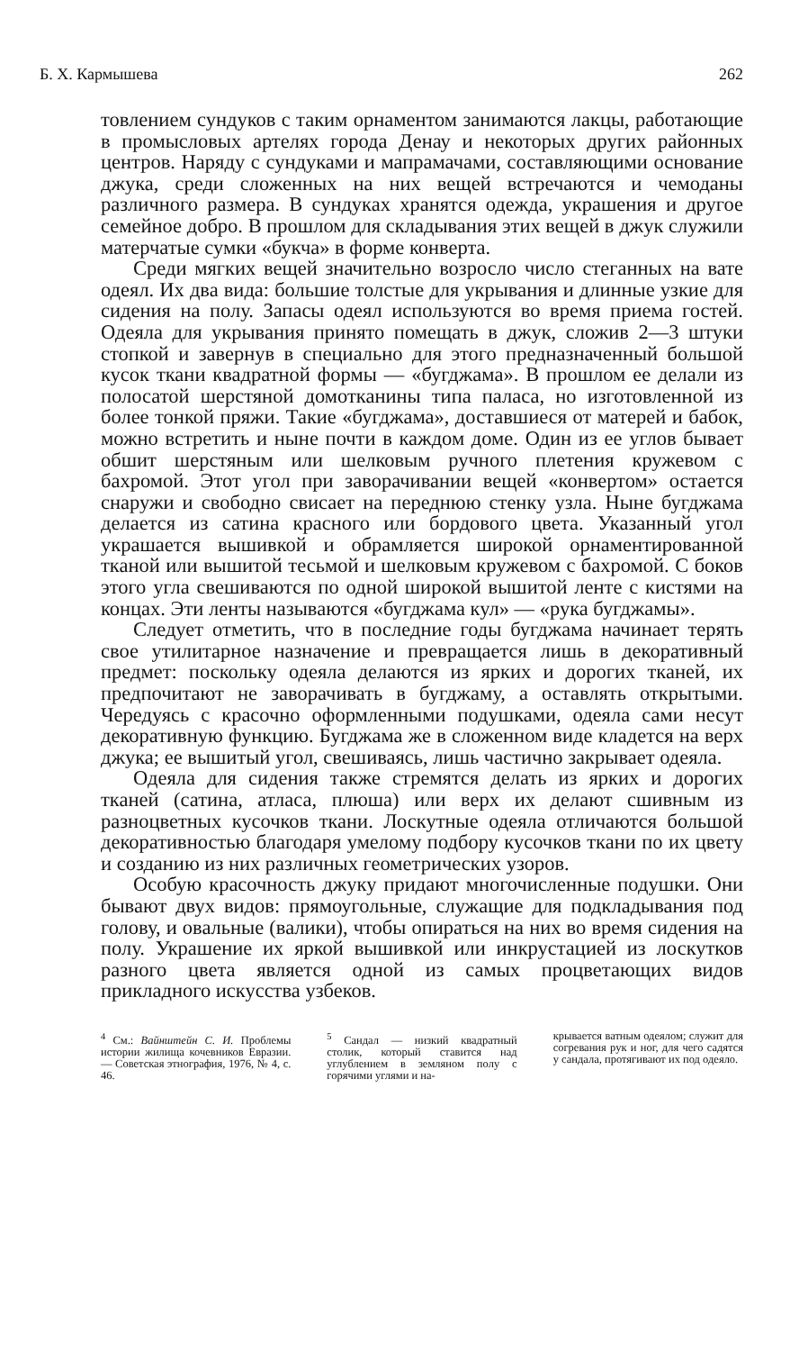Б. Х. Кармышева 262
товлением сундуков с таким орнаментом занимаются лакцы, работающие в промысловых артелях города Денау и некоторых других районных центров. Наряду с сундуками и мапрамачами, составляющими основание джука, среди сложенных на них вещей встречаются и чемоданы различного размера. В сундуках хранятся одежда, украшения и другое семейное добро. В прошлом для складывания этих вещей в джук служили матерчатые сумки «букча» в форме конверта.
Среди мягких вещей значительно возросло число стеганных на вате одеял. Их два вида: большие толстые для укрывания и длинные узкие для сидения на полу. Запасы одеял используются во время приема гостей. Одеяла для укрывания принято помещать в джук, сложив 2—3 штуки стопкой и завернув в специально для этого предназначенный большой кусок ткани квадратной формы — «бугджама». В прошлом ее делали из полосатой шерстяной домотканины типа паласа, но изготовленной из более тонкой пряжи. Такие «бугджама», доставшиеся от матерей и бабок, можно встретить и ныне почти в каждом доме. Один из ее углов бывает обшит шерстяным или шелковым ручного плетения кружевом с бахромой. Этот угол при заворачивании вещей «конвертом» остается снаружи и свободно свисает на переднюю стенку узла. Ныне бугджама делается из сатина красного или бордового цвета. Указанный угол украшается вышивкой и обрамляется широкой орнаментированной тканой или вышитой тесьмой и шелковым кружевом с бахромой. С боков этого угла свешиваются по одной широкой вышитой ленте с кистями на концах. Эти ленты называются «бугджама кул» — «рука бугджамы».
Следует отметить, что в последние годы бугджама начинает терять свое утилитарное назначение и превращается лишь в декоративный предмет: поскольку одеяла делаются из ярких и дорогих тканей, их предпочитают не заворачивать в бугджаму, а оставлять открытыми. Чередуясь с красочно оформленными подушками, одеяла сами несут декоративную функцию. Бугджама же в сложенном виде кладется на верх джука; ее вышитый угол, свешиваясь, лишь частично закрывает одеяла.
Одеяла для сидения также стремятся делать из ярких и дорогих тканей (сатина, атласа, плюша) или верх их делают сшивным из разноцветных кусочков ткани. Лоскутные одеяла отличаются большой декоративностью благодаря умелому подбору кусочков ткани по их цвету и созданию из них различных геометрических узоров.
Особую красочность джуку придают многочисленные подушки. Они бывают двух видов: прямоугольные, служащие для подкладывания под голову, и овальные (валики), чтобы опираться на них во время сидения на полу. Украшение их яркой вышивкой или инкрустацией из лоскутков разного цвета является одной из самых процветающих видов прикладного искусства узбеков.
<sup>4</sup> См.: Вайнштейн С. И. Проблемы истории жилища кочевников Евразии.— Советская этнография, 1976, № 4, с. 46.
<sup>5</sup> Сандал — низкий квадратный столик, который ставится над углублением в земляном полу с горячими углями и на-
крывается ватным одеялом; служит для согревания рук и ног, для чего садятся у сандала, протягивают их под одеяло.